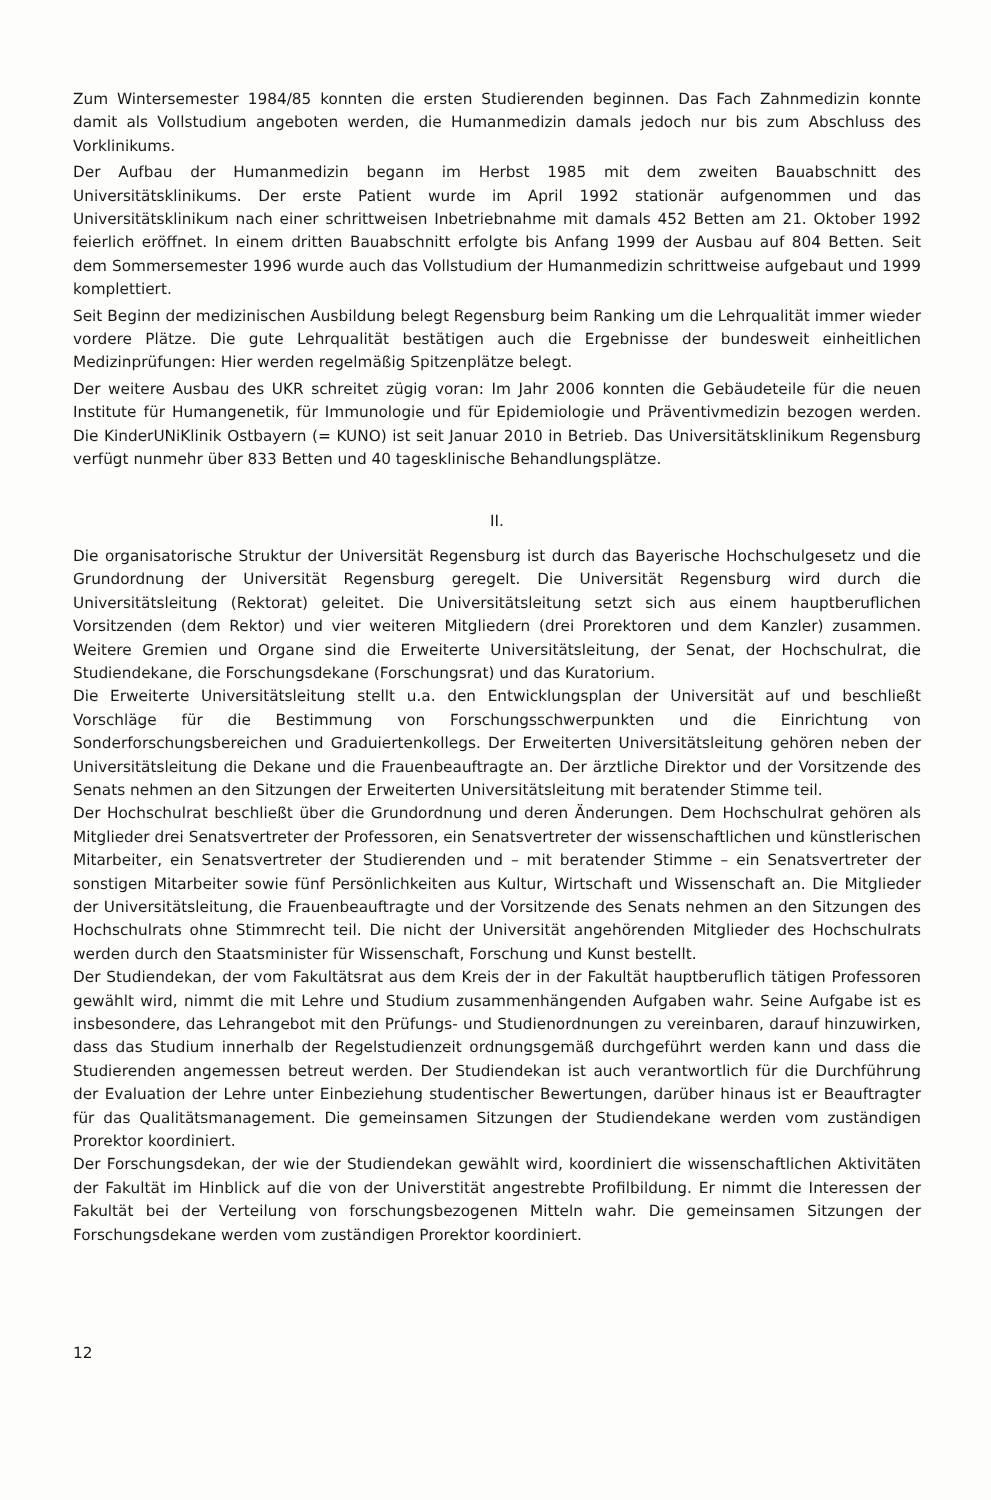Zum Wintersemester 1984/85 konnten die ersten Studierenden beginnen. Das Fach Zahnmedizin konnte damit als Vollstudium angeboten werden, die Humanmedizin damals jedoch nur bis zum Abschluss des Vorklinikums.
Der Aufbau der Humanmedizin begann im Herbst 1985 mit dem zweiten Bauabschnitt des Universitätsklinikums. Der erste Patient wurde im April 1992 stationär aufgenommen und das Universitätsklinikum nach einer schrittweisen Inbetriebnahme mit damals 452 Betten am 21. Oktober 1992 feierlich eröffnet. In einem dritten Bauabschnitt erfolgte bis Anfang 1999 der Ausbau auf 804 Betten. Seit dem Sommersemester 1996 wurde auch das Vollstudium der Humanmedizin schrittweise aufgebaut und 1999 komplettiert.
Seit Beginn der medizinischen Ausbildung belegt Regensburg beim Ranking um die Lehrqualität immer wieder vordere Plätze. Die gute Lehrqualität bestätigen auch die Ergebnisse der bundesweit einheitlichen Medizinprüfungen: Hier werden regelmäßig Spitzenplätze belegt.
Der weitere Ausbau des UKR schreitet zügig voran: Im Jahr 2006 konnten die Gebäudeteile für die neuen Institute für Humangenetik, für Immunologie und für Epidemiologie und Präventivmedizin bezogen werden. Die KinderUNiKlinik Ostbayern (= KUNO) ist seit Januar 2010 in Betrieb. Das Universitätsklinikum Regensburg verfügt nunmehr über 833 Betten und 40 tagesklinische Behandlungsplätze.
II.
Die organisatorische Struktur der Universität Regensburg ist durch das Bayerische Hochschulgesetz und die Grundordnung der Universität Regensburg geregelt. Die Universität Regensburg wird durch die Universitätsleitung (Rektorat) geleitet. Die Universitätsleitung setzt sich aus einem hauptberuflichen Vorsitzenden (dem Rektor) und vier weiteren Mitgliedern (drei Prorektoren und dem Kanzler) zusammen. Weitere Gremien und Organe sind die Erweiterte Universitätsleitung, der Senat, der Hochschulrat, die Studiendekane, die Forschungsdekane (Forschungsrat) und das Kuratorium.
Die Erweiterte Universitätsleitung stellt u.a. den Entwicklungsplan der Universität auf und beschließt Vorschläge für die Bestimmung von Forschungsschwerpunkten und die Einrichtung von Sonderforschungsbereichen und Graduiertenkollegs. Der Erweiterten Universitätsleitung gehören neben der Universitätsleitung die Dekane und die Frauenbeauftragte an. Der ärztliche Direktor und der Vorsitzende des Senats nehmen an den Sitzungen der Erweiterten Universitätsleitung mit beratender Stimme teil.
Der Hochschulrat beschließt über die Grundordnung und deren Änderungen. Dem Hochschulrat gehören als Mitglieder drei Senatsvertreter der Professoren, ein Senatsvertreter der wissenschaftlichen und künstlerischen Mitarbeiter, ein Senatsvertreter der Studierenden und – mit beratender Stimme – ein Senatsvertreter der sonstigen Mitarbeiter sowie fünf Persönlichkeiten aus Kultur, Wirtschaft und Wissenschaft an. Die Mitglieder der Universitätsleitung, die Frauenbeauftragte und der Vorsitzende des Senats nehmen an den Sitzungen des Hochschulrats ohne Stimmrecht teil. Die nicht der Universität angehörenden Mitglieder des Hochschulrats werden durch den Staatsminister für Wissenschaft, Forschung und Kunst bestellt.
Der Studiendekan, der vom Fakultätsrat aus dem Kreis der in der Fakultät hauptberuflich tätigen Professoren gewählt wird, nimmt die mit Lehre und Studium zusammenhängenden Aufgaben wahr. Seine Aufgabe ist es insbesondere, das Lehrangebot mit den Prüfungs- und Studienordnungen zu vereinbaren, darauf hinzuwirken, dass das Studium innerhalb der Regelstudienzeit ordnungsgemäß durchgeführt werden kann und dass die Studierenden angemessen betreut werden. Der Studiendekan ist auch verantwortlich für die Durchführung der Evaluation der Lehre unter Einbeziehung studentischer Bewertungen, darüber hinaus ist er Beauftragter für das Qualitätsmanagement. Die gemeinsamen Sitzungen der Studiendekane werden vom zuständigen Prorektor koordiniert.
Der Forschungsdekan, der wie der Studiendekan gewählt wird, koordiniert die wissenschaftlichen Aktivitäten der Fakultät im Hinblick auf die von der Universtität angestrebte Profilbildung. Er nimmt die Interessen der Fakultät bei der Verteilung von forschungsbezogenen Mitteln wahr. Die gemeinsamen Sitzungen der Forschungsdekane werden vom zuständigen Prorektor koordiniert.
12